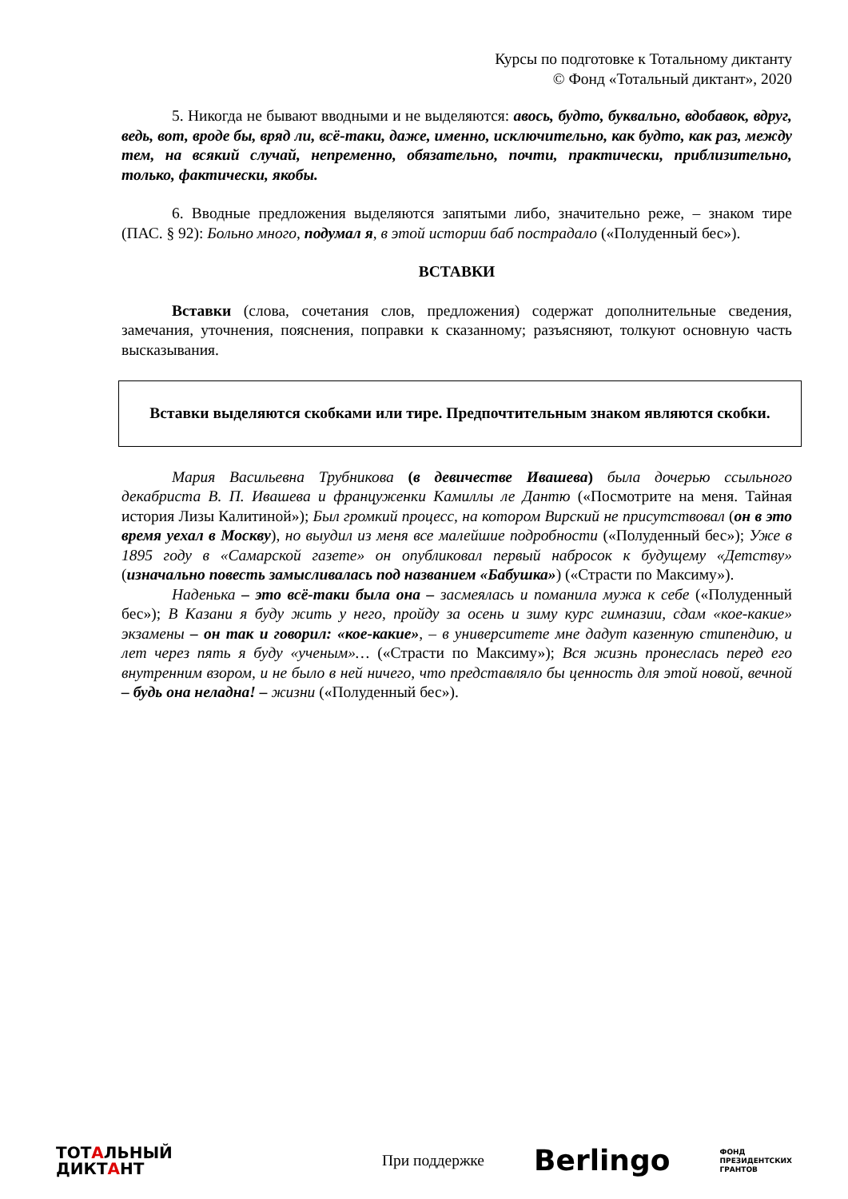Курсы по подготовке к Тотальному диктанту
© Фонд «Тотальный диктант», 2020
5. Никогда не бывают вводными и не выделяются: авось, будто, буквально, вдобавок, вдруг, ведь, вот, вроде бы, вряд ли, всё-таки, даже, именно, исключительно, как будто, как раз, между тем, на всякий случай, непременно, обязательно, почти, практически, приблизительно, только, фактически, якобы.
6. Вводные предложения выделяются запятыми либо, значительно реже, – знаком тире (ПАС. § 92): Больно много, подумал я, в этой истории баб пострадало («Полуденный бес»).
ВСТАВКИ
Вставки (слова, сочетания слов, предложения) содержат дополнительные сведения, замечания, уточнения, пояснения, поправки к сказанному; разъясняют, толкуют основную часть высказывания.
Вставки выделяются скобками или тире. Предпочтительным знаком являются скобки.
Мария Васильевна Трубникова (в девичестве Ивашева) была дочерью ссыльного декабриста В. П. Ивашева и француженки Камиллы ле Дантю («Посмотрите на меня. Тайная история Лизы Калитиной»); Был громкий процесс, на котором Вирский не присутствовал (он в это время уехал в Москву), но выудил из меня все малейшие подробности («Полуденный бес»); Уже в 1895 году в «Самарской газете» он опубликовал первый набросок к будущему «Детству» (изначально повесть замысливалась под названием «Бабушка») («Страсти по Максиму»).
Наденька – это всё-таки была она – засмеялась и поманила мужа к себе («Полуденный бес»); В Казани я буду жить у него, пройду за осень и зиму курс гимназии, сдам «кое-какие» экзамены – он так и говорил: «кое-какие», – в университете мне дадут казенную стипендию, и лет через пять я буду «ученым»… («Страсти по Максиму»); Вся жизнь пронеслась перед его внутренним взором, и не было в ней ничего, что представляло бы ценность для этой новой, вечной – будь она неладна! – жизни («Полуденный бес»).
ТОТАЛЬНЫЙ
ДИКТАНТ
При поддержке
Berlingo
ФОНД
ПРЕЗИДЕНТСКИХ
ГРАНТОВ